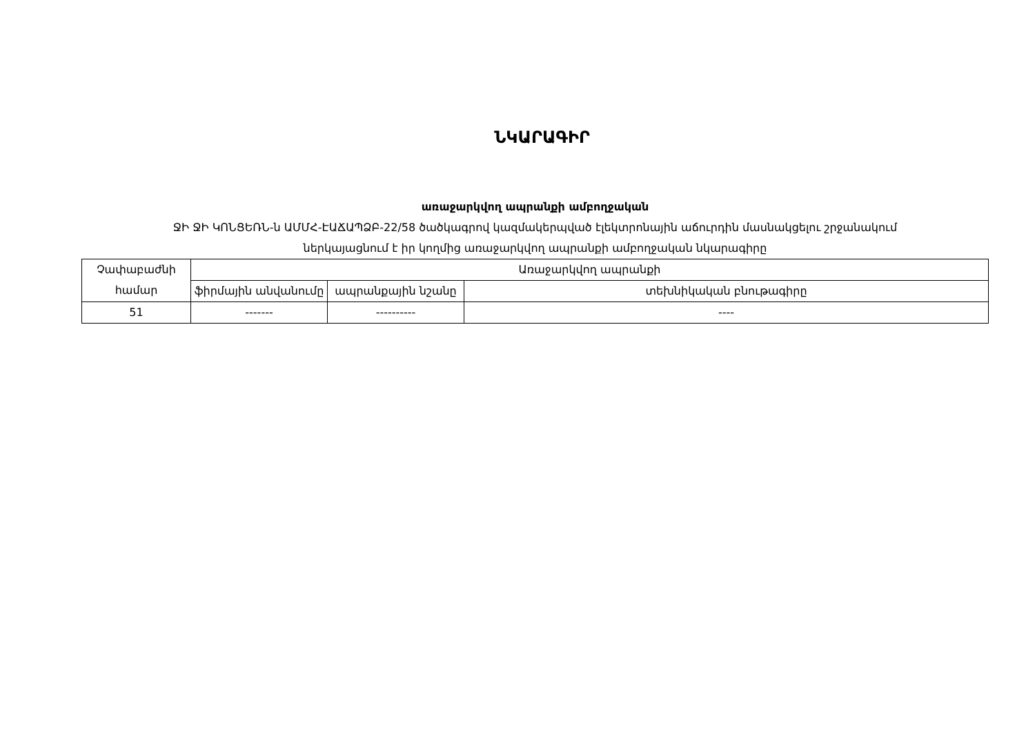ՆԿԱՐԱԳԻՐ
առաջարկվող ապրանքի ամբողջական
ՋԻ ՋԻ ԿՈՆՑԵՌՆ-ն ԱՄՄՀ-ԷԱՃԱՊՁԲ-22/58 ծածկագրով կազմակերպված էլեկտրոնային աճուրդին մասնակցելու շրջանակում
ներկայացնում է իր կողմից առաջարկվող ապրանքի ամբողջական նկարագիրը
| Չափաբաժնի համար | Առաջարկվող ապրանքի | | |
| --- | --- | --- | --- |
| | ֆիրմային անվանումը | ապրանքային նշանը | տեխնիկական բնութագիրը |
| 51 | ------- | ---------- | ---- |